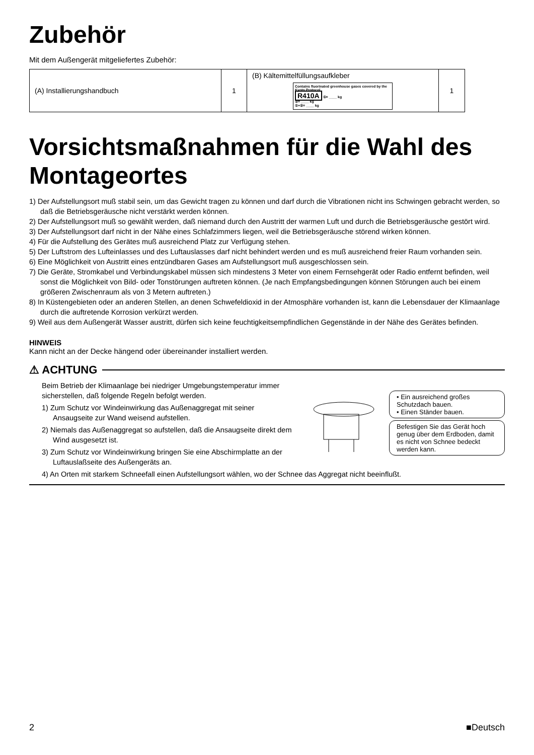Zubehör
Mit dem Außengerät mitgeliefertes Zubehör:
| (A) Installierungshandbuch | 1 | (B) Kältemittelfüllungsaufkleber Contains fluorinated greenhouse gases covered by the Kyoto Protocol R410A ①= ____ kg ②= ____ kg ①+②= ____ kg | 1 |
Vorsichtsmaßnahmen für die Wahl des Montageortes
1) Der Aufstellungsort muß stabil sein, um das Gewicht tragen zu können und darf durch die Vibrationen nicht ins Schwingen gebracht werden, so daß die Betriebsgeräusche nicht verstärkt werden können.
2) Der Aufstellungsort muß so gewählt werden, daß niemand durch den Austritt der warmen Luft und durch die Betriebsgeräusche gestört wird.
3) Der Aufstellungsort darf nicht in der Nähe eines Schlafzimmers liegen, weil die Betriebsgeräusche störend wirken können.
4) Für die Aufstellung des Gerätes muß ausreichend Platz zur Verfügung stehen.
5) Der Luftstrom des Lufteinlasses und des Luftauslasses darf nicht behindert werden und es muß ausreichend freier Raum vorhanden sein.
6) Eine Möglichkeit von Austritt eines entzündbaren Gases am Aufstellungsort muß ausgeschlossen sein.
7) Die Geräte, Stromkabel und Verbindungskabel müssen sich mindestens 3 Meter von einem Fernsehgerät oder Radio entfernt befinden, weil sonst die Möglichkeit von Bild- oder Tonstörungen auftreten können. (Je nach Empfangsbedingungen können Störungen auch bei einem größeren Zwischenraum als von 3 Metern auftreten.)
8) In Küstengebieten oder an anderen Stellen, an denen Schwefeldioxid in der Atmosphäre vorhanden ist, kann die Lebensdauer der Klimaanlage durch die auftretende Korrosion verkürzt werden.
9) Weil aus dem Außengerät Wasser austritt, dürfen sich keine feuchtigkeitsempfindlichen Gegenstände in der Nähe des Gerätes befinden.
HINWEIS
Kann nicht an der Decke hängend oder übereinander installiert werden.
⚠ ACHTUNG
Beim Betrieb der Klimaanlage bei niedriger Umgebungstemperatur immer sicherstellen, daß folgende Regeln befolgt werden.
1) Zum Schutz vor Windeinwirkung das Außenaggregat mit seiner Ansaugseite zur Wand weisend aufstellen.
2) Niemals das Außenaggregat so aufstellen, daß die Ansaugseite direkt dem Wind ausgesetzt ist.
3) Zum Schutz vor Windeinwirkung bringen Sie eine Abschirmplatte an der Luftauslaßseite des Außengeräts an.
• Ein ausreichend großes Schutzdach bauen.
• Einen Ständer bauen.
Befestigen Sie das Gerät hoch genug über dem Erdboden, damit es nicht von Schnee bedeckt werden kann.
4) An Orten mit starkem Schneefall einen Aufstellungsort wählen, wo der Schnee das Aggregat nicht beeinflußt.
2 ■Deutsch